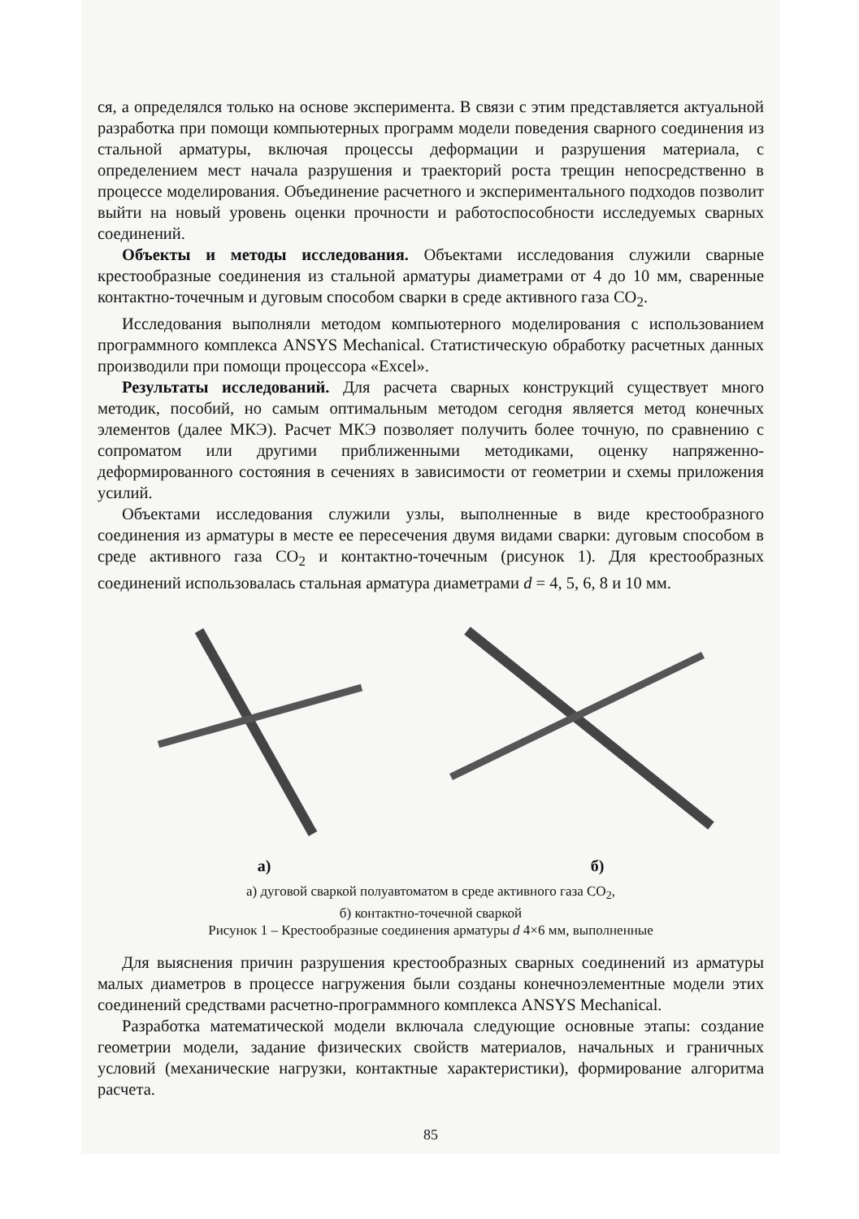ся, а определялся только на основе эксперимента. В связи с этим представляется актуальной разработка при помощи компьютерных программ модели поведения сварного соединения из стальной арматуры, включая процессы деформации и разрушения материала, с определением мест начала разрушения и траекторий роста трещин непосредственно в процессе моделирования. Объединение расчетного и экспериментального подходов позволит выйти на новый уровень оценки прочности и работоспособности исследуемых сварных соединений.
Объекты и методы исследования. Объектами исследования служили сварные крестообразные соединения из стальной арматуры диаметрами от 4 до 10 мм, сваренные контактно-точечным и дуговым способом сварки в среде активного газа CO<sub>2</sub>.
Исследования выполняли методом компьютерного моделирования с использованием программного комплекса ANSYS Mechanical. Статистическую обработку расчетных данных производили при помощи процессора «Excel».
Результаты исследований. Для расчета сварных конструкций существует много методик, пособий, но самым оптимальным методом сегодня является метод конечных элементов (далее МКЭ). Расчет МКЭ позволяет получить более точную, по сравнению с сопроматом или другими приближенными методиками, оценку напряженно-деформированного состояния в сечениях в зависимости от геометрии и схемы приложения усилий.
Объектами исследования служили узлы, выполненные в виде крестообразного соединения из арматуры в месте ее пересечения двумя видами сварки: дуговым способом в среде активного газа CO<sub>2</sub> и контактно-точечным (рисунок 1). Для крестообразных соединений использовалась стальная арматура диаметрами d = 4, 5, 6, 8 и 10 мм.
а) б)
а) дуговой сваркой полуавтоматом в среде активного газа CO<sub>2</sub>,
б) контактно-точечной сваркой
Рисунок 1 – Крестообразные соединения арматуры d 4×6 мм, выполненные
Для выяснения причин разрушения крестообразных сварных соединений из арматуры малых диаметров в процессе нагружения были созданы конечноэлементные модели этих соединений средствами расчетно-программного комплекса ANSYS Mechanical.
Разработка математической модели включала следующие основные этапы: создание геометрии модели, задание физических свойств материалов, начальных и граничных условий (механические нагрузки, контактные характеристики), формирование алгоритма расчета.
85